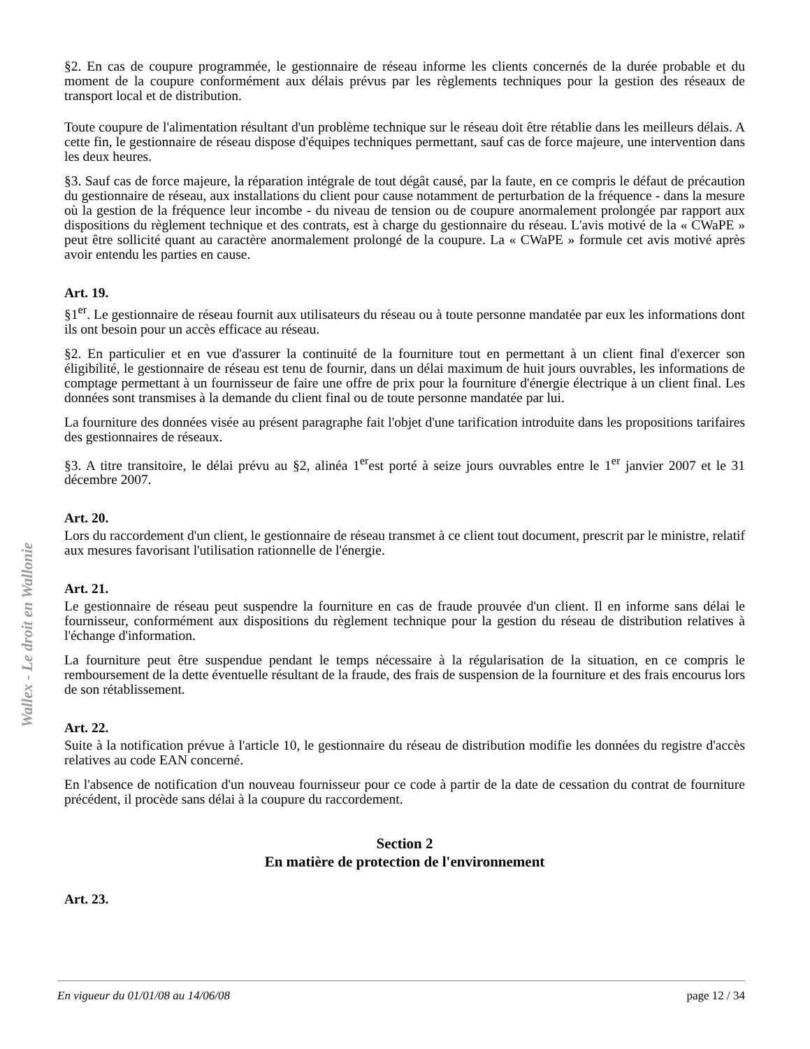§2. En cas de coupure programmée, le gestionnaire de réseau informe les clients concernés de la durée probable et du moment de la coupure conformément aux délais prévus par les règlements techniques pour la gestion des réseaux de transport local et de distribution.
Toute coupure de l'alimentation résultant d'un problème technique sur le réseau doit être rétablie dans les meilleurs délais. A cette fin, le gestionnaire de réseau dispose d'équipes techniques permettant, sauf cas de force majeure, une intervention dans les deux heures.
§3. Sauf cas de force majeure, la réparation intégrale de tout dégât causé, par la faute, en ce compris le défaut de précaution du gestionnaire de réseau, aux installations du client pour cause notamment de perturbation de la fréquence - dans la mesure où la gestion de la fréquence leur incombe - du niveau de tension ou de coupure anormalement prolongée par rapport aux dispositions du règlement technique et des contrats, est à charge du gestionnaire du réseau. L'avis motivé de la « CWaPE » peut être sollicité quant au caractère anormalement prolongé de la coupure. La « CWaPE » formule cet avis motivé après avoir entendu les parties en cause.
Art. 19.
§1<sup>er</sup>. Le gestionnaire de réseau fournit aux utilisateurs du réseau ou à toute personne mandatée par eux les informations dont ils ont besoin pour un accès efficace au réseau.
§2. En particulier et en vue d'assurer la continuité de la fourniture tout en permettant à un client final d'exercer son éligibilité, le gestionnaire de réseau est tenu de fournir, dans un délai maximum de huit jours ouvrables, les informations de comptage permettant à un fournisseur de faire une offre de prix pour la fourniture d'énergie électrique à un client final. Les données sont transmises à la demande du client final ou de toute personne mandatée par lui.
La fourniture des données visée au présent paragraphe fait l'objet d'une tarification introduite dans les propositions tarifaires des gestionnaires de réseaux.
§3. A titre transitoire, le délai prévu au §2, alinéa 1<sup>er</sup>est porté à seize jours ouvrables entre le 1<sup>er</sup> janvier 2007 et le 31 décembre 2007.
Art. 20.
Lors du raccordement d'un client, le gestionnaire de réseau transmet à ce client tout document, prescrit par le ministre, relatif aux mesures favorisant l'utilisation rationnelle de l'énergie.
Art. 21.
Le gestionnaire de réseau peut suspendre la fourniture en cas de fraude prouvée d'un client. Il en informe sans délai le fournisseur, conformément aux dispositions du règlement technique pour la gestion du réseau de distribution relatives à l'échange d'information.
La fourniture peut être suspendue pendant le temps nécessaire à la régularisation de la situation, en ce compris le remboursement de la dette éventuelle résultant de la fraude, des frais de suspension de la fourniture et des frais encourus lors de son rétablissement.
Art. 22.
Suite à la notification prévue à l'article 10, le gestionnaire du réseau de distribution modifie les données du registre d'accès relatives au code EAN concerné.
En l'absence de notification d'un nouveau fournisseur pour ce code à partir de la date de cessation du contrat de fourniture précédent, il procède sans délai à la coupure du raccordement.
Section 2
En matière de protection de l'environnement
Art. 23.
Wallex - Le droit en Wallonie
En vigueur du 01/01/08 au 14/06/08 page 12 / 34